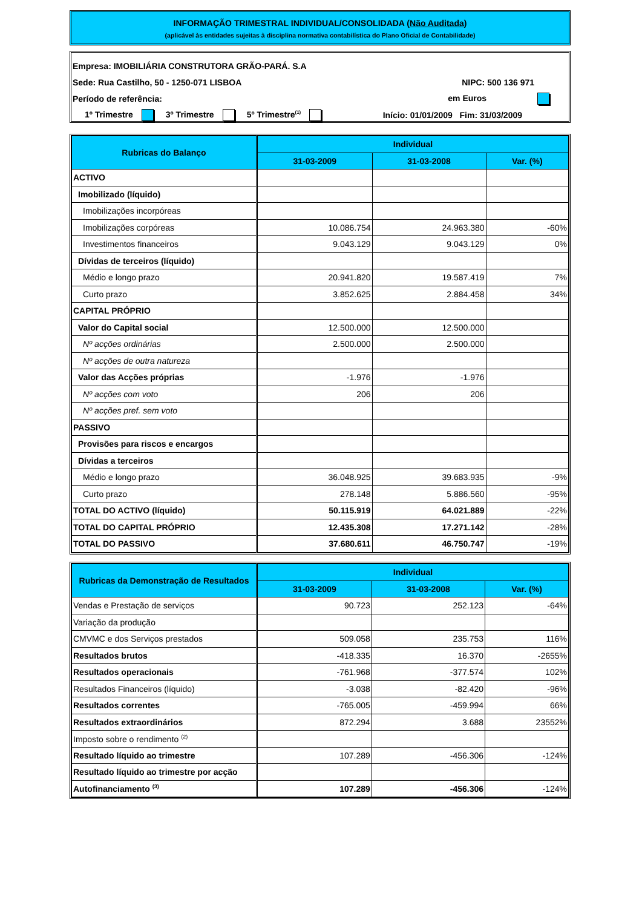INFORMAÇÃO TRIMESTRAL INDIVIDUAL/CONSOLIDADA (Não Auditada)
(aplicável às entidades sujeitas à disciplina normativa contabilística do Plano Oficial de Contabilidade)
Empresa: IMOBILIÁRIA CONSTRUTORA GRÃO-PARÁ. S.A
Sede: Rua Castilho, 50 - 1250-071 LISBOA NIPC: 500 136 971
Período de referência: em Euros
1º Trimestre 3º Trimestre 5º Trimestre<sup>(1)</sup> Início: 01/01/2009 Fim: 31/03/2009
| Rubricas do Balanço | Individual | | |
| --- | --- | --- | --- |
| | 31-03-2009 | 31-03-2008 | Var. (%) |
| ACTIVO | | | |
| Imobilizado (líquido) | | | |
| Imobilizações incorpóreas | | | |
| Imobilizações corpóreas | 10.086.754 | 24.963.380 | -60% |
| Investimentos financeiros | 9.043.129 | 9.043.129 | 0% |
| Dívidas de terceiros (líquido) | | | |
| Médio e longo prazo | 20.941.820 | 19.587.419 | 7% |
| Curto prazo | 3.852.625 | 2.884.458 | 34% |
| CAPITAL PRÓPRIO | | | |
| Valor do Capital social | 12.500.000 | 12.500.000 | |
| Nº acções ordinárias | 2.500.000 | 2.500.000 | |
| Nº acções de outra natureza | | | |
| Valor das Acções próprias | -1.976 | -1.976 | |
| Nº acções com voto | 206 | 206 | |
| Nº acções pref. sem voto | | | |
| PASSIVO | | | |
| Provisões para riscos e encargos | | | |
| Dívidas a terceiros | | | |
| Médio e longo prazo | 36.048.925 | 39.683.935 | -9% |
| Curto prazo | 278.148 | 5.886.560 | -95% |
| TOTAL DO ACTIVO (líquido) | 50.115.919 | 64.021.889 | -22% |
| TOTAL DO CAPITAL PRÓPRIO | 12.435.308 | 17.271.142 | -28% |
| TOTAL DO PASSIVO | 37.680.611 | 46.750.747 | -19% |
| Rubricas da Demonstração de Resultados | Individual | | |
| --- | --- | --- | --- |
| | 31-03-2009 | 31-03-2008 | Var. (%) |
| Vendas e Prestação de serviços | 90.723 | 252.123 | -64% |
| Variação da produção | | | |
| CMVMC e dos Serviços prestados | 509.058 | 235.753 | 116% |
| Resultados brutos | -418.335 | 16.370 | -2655% |
| Resultados operacionais | -761.968 | -377.574 | 102% |
| Resultados Financeiros (líquido) | -3.038 | -82.420 | -96% |
| Resultados correntes | -765.005 | -459.994 | 66% |
| Resultados extraordinários | 872.294 | 3.688 | 23552% |
| Imposto sobre o rendimento <sup>(2)</sup> | | | |
| Resultado líquido ao trimestre | 107.289 | -456.306 | -124% |
| Resultado líquido ao trimestre por acção | | | |
| Autofinanciamento <sup>(3)</sup> | 107.289 | -456.306 | -124% |